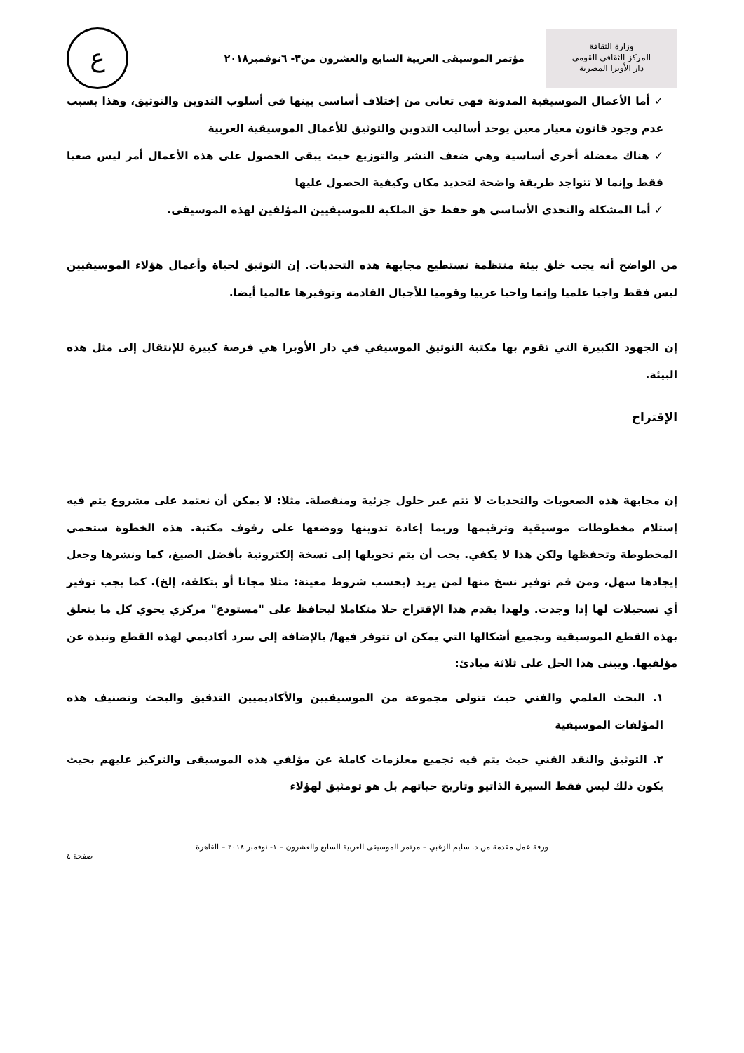وزارة الثقافة
المركز الثقافي القومي
دار الأوبرا المصرية
مؤتمر الموسيقى العربية السابع والعشرون من٣- ٦نوفمبر٢٠١٨
ع
✓ أما الأعمال الموسيقية المدونة فهي تعاني من إختلاف أساسي بينها في أسلوب التدوين والتوثيق، وهذا بسبب عدم وجود قانون معيار معين يوحد أساليب التدوين والتوثيق للأعمال الموسيقية العربية
✓ هناك معضلة أخرى أساسية وهي ضعف النشر والتوزيع حيث يبقى الحصول على هذه الأعمال أمر ليس صعبا فقط وإنما لا تتواجد طريقة واضحة لتحديد مكان وكيفية الحصول عليها
✓ أما المشكلة والتحدي الأساسي هو حفظ حق الملكية للموسيقيين المؤلفين لهذه الموسيقى.
من الواضح أنه يجب خلق بيئة منتظمة تستطيع مجابهة هذه التحديات. إن التوثيق لحياة وأعمال هؤلاء الموسيقيين ليس فقط واجبا علميا وإنما واجبا عربيا وقوميا للأجيال القادمة وتوفيرها عالميا أيضا.
إن الجهود الكبيرة التي تقوم بها مكتبة التوثيق الموسيقي في دار الأوبرا هي فرصة كبيرة للإنتقال إلى مثل هذه البيئة.
الإقتراح
إن مجابهة هذه الصعوبات والتحديات لا تتم عبر حلول جزئية ومنفصلة. مثلا: لا يمكن أن نعتمد على مشروع يتم فيه إستلام مخطوطات موسيقية وترقيمها وربما إعادة تدوينها ووضعها على رفوف مكتبة. هذه الخطوة ستحمي المخطوطة وتحفظها ولكن هذا لا يكفي. يجب أن يتم تحويلها إلى نسخة إلكترونية بأفضل الصيغ، كما ونشرها وجعل إيجادها سهل، ومن قم توفير نسخ منها لمن يريد (بحسب شروط معينة: مثلا مجانا أو بتكلفة، إلخ). كما يجب توفير أي تسجيلات لها إذا وجدت. ولهذا يقدم هذا الإقتراح حلا متكاملا ليحافظ على "مستودع" مركزي يحوي كل ما يتعلق بهذه القطع الموسيقية وبجميع أشكالها التي يمكن ان تتوفر فيها/ بالإضافة إلى سرد أكاديمي لهذه القطع ونبذة عن مؤلفيها. ويبنى هذا الحل على ثلاثة مبادئ:
١. البحث العلمي والفني حيث تتولى مجموعة من الموسيقيين والأكاديميين التدقيق والبحث وتصنيف هذه المؤلفات الموسيقية
٢. التوثيق والنقد الفني حيث يتم فيه تجميع معلزمات كاملة عن مؤلفي هذه الموسيقى والتركيز عليهم بحيث يكون ذلك ليس فقط السيرة الذاتيو وتاريخ حياتهم بل هو تومثيق لهؤلاء
ورقة عمل مقدمة من د. سليم الزغبي – مرتمر الموسيقى العربية السابع والعشرون – ١- نوفمبر ٢٠١٨ – القاهرة
صفحة ٤